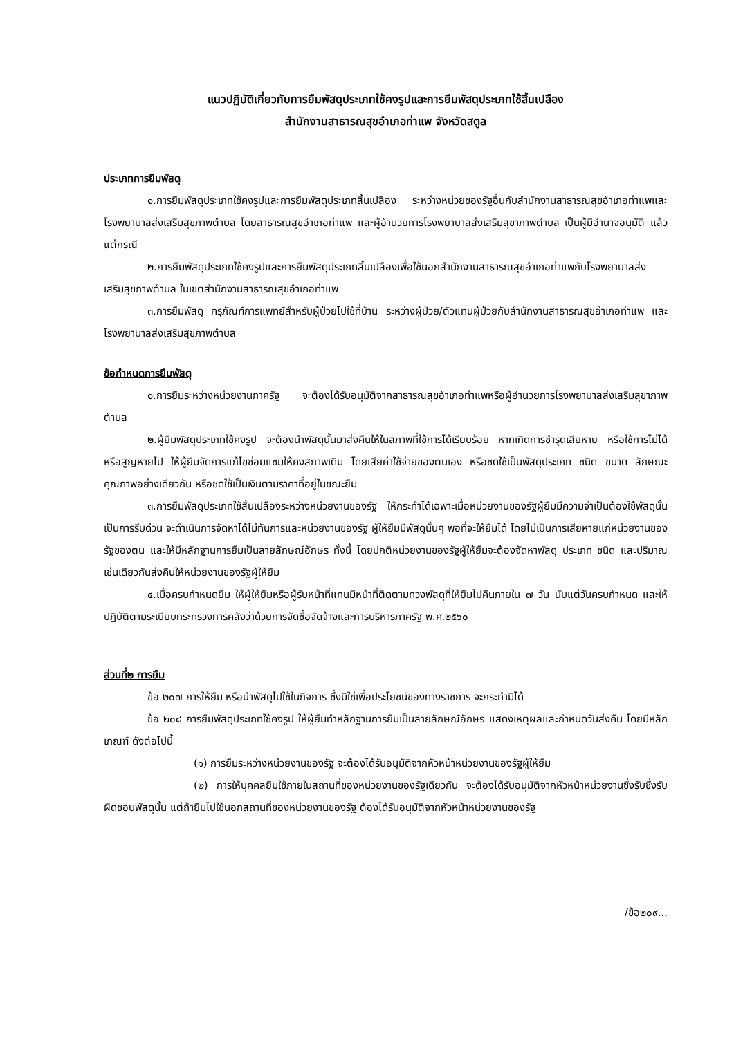แนวปฏิบัติเกี่ยวกับการยืมพัสดุประเภทใช้คงรูปและการยืมพัสดุประเภทใช้สิ้นเปลือง
สำนักงานสาธารณสุขอำเภอท่าแพ จังหวัดสตูล
ประเภทการยืมพัสดุ
๑.การยืมพัสดุประเภทใช้คงรูปและการยืมพัสดุประเภทสิ้นเปลือง ระหว่างหน่วยของรัฐอื่นกับสำนักงานสาธารณสุขอำเภอท่าแพและโรงพยาบาลส่งเสริมสุขภาพตำบล โดยสาธารณสุขอำเภอท่าแพ และผู้อำนวยการโรงพยาบาลส่งเสริมสุขาภาพตำบล เป็นผู้มีอำนาจอนุมัติ แล้วแต่กรณี
๒.การยืมพัสดุประเภทใช้คงรูปและการยืมพัสดุประเภทสิ้นเปลืองเพื่อใช้นอกสำนักงานสาธารณสุขอำเภอท่าแพกับโรงพยาบาลส่งเสริมสุขภาพตำบล ในเขตสำนักงานสาธารณสุขอำเภอท่าแพ
๓.การยืมพัสดุ ครุภัณฑ์การแพทย์สำหรับผู้ป่วยไปใช้ที่บ้าน ระหว่างผู้ป่วย/ตัวแทนผู้ป่วยกับสำนักงานสาธารณสุขอำเภอท่าแพ และโรงพยาบาลส่งเสริมสุขภาพตำบล
ข้อกำหนดการยืมพัสดุ
๑.การยืมระหว่างหน่วยงานภาครัฐ จะต้องได้รับอนุมัติจากสาธารณสุขอำเภอท่าแพหรือผู้อำนวยการโรงพยาบาลส่งเสริมสุขาภาพตำบล
๒.ผู้ยืมพัสดุประเภทใช้คงรูป จะต้องนำพัสดุนั้นมาส่งคืนให้ในสภาพที่ใช้การได้เรียบร้อย หากเกิดการชำรุดเสียหาย หรือใช้การไม่ได้ หรือสูญหายไป ให้ผู้ยืมจัดการแก้ไขซ่อมแซมให้คงสภาพเดิม โดยเสียค่าใช้จ่ายของตนเอง หรือชดใช้เป็นพัสดุประเภท ชนิด ขนาด ลักษณะคุณภาพอย่างเดียวกัน หรือชดใช้เป็นเงินตามราคาที่อยู่ในขณะยืม
๓.การยืมพัสดุประเภทใช้สิ้นเปลืองระหว่างหน่วยงานของรัฐ ให้กระทำได้เฉพาะเมื่อหน่วยงานของรัฐผู้ยืมมีความจำเป็นต้องใช้พัสดุนั้นเป็นการรีบด่วน จะดำเนินการจัดหาได้ไม่ทันการและหน่วยงานของรัฐ ผู้ให้ยืมมีพัสดุนั้นๆ พอที่จะให้ยืมได้ โดยไม่เป็นการเสียหายแก่หน่วยงานของรัฐของตน และให้มีหลักฐานการยืมเป็นลายลักษณ์อักษร ทั้งนี้ โดยปกติหน่วยงานของรัฐผู้ให้ยืมจะต้องจัดหาพัสดุ ประเภท ชนิด และปริมาณเช่นเดียวกันส่งคืนให้หน่วยงานของรัฐผู้ให้ยืม
๔.เมื่อครบกำหนดยืม ให้ผู้ให้ยืมหรือผู้รับหน้าที่แทนมีหน้าที่ติดตามทวงพัสดุที่ให้ยืมไปคืนภายใน ๗ วัน นับแต่วันครบกำหนด และให้ปฏิบัติตามระเบียบกระทรวงการคลังว่าด้วยการจัดซื้อจัดจ้างและการบริหารภาครัฐ พ.ศ.๒๕๖๐
ส่วนที่๒ การยืม
ข้อ ๒๐๗ การให้ยืม หรือนำพัสดุไปใช้ในกิจการ ซึ่งมิใช่เพื่อประโยชน์ของทางราชการ จะกระทำมิได้
ข้อ ๒๐๘ การยืมพัสดุประเภทใช้คงรูป ให้ผู้ยืมทำหลักฐานการยืมเป็นลายลักษณ์อักษร แสดงเหตุผลและกำหนดวันส่งคืน โดยมีหลักเกณฑ์ ดังต่อไปนี้
(๑) การยืมระหว่างหน่วยงานของรัฐ จะต้องได้รับอนุมัติจากหัวหน้าหน่วยงานของรัฐผู้ให้ยืม
(๒) การให้บุคคลยืมใช้ภายในสถานที่ของหน่วยงานของรัฐเดียวกัน จะต้องได้รับอนุมัติจากหัวหน้าหน่วยงานซึ่งรับซึ่งรับผิดชอบพัสดุนั้น แต่ถ้ายืมไปใช้นอกสถานที่ของหน่วยงานของรัฐ ต้องได้รับอนุมัติจากหัวหน้าหน่วยงานของรัฐ
/ข้อ๒๐๙...